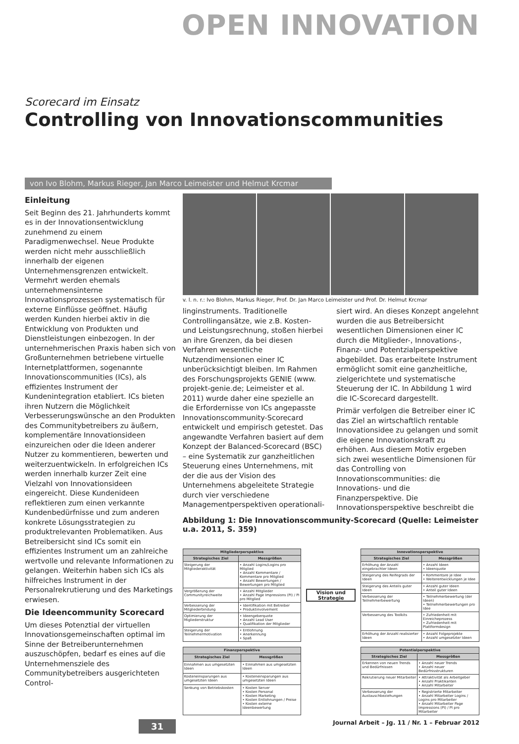OPEN INNOVATION
Scorecard im Einsatz
Controlling von Innovationscommunities
von Ivo Blohm, Markus Rieger, Jan Marco Leimeister und Helmut Krcmar
Einleitung
Seit Beginn des 21. Jahrhunderts kommt es in der Innovationsentwicklung zunehmend zu einem Paradigmenwechsel. Neue Produkte werden nicht mehr ausschließlich innerhalb der eigenen Unternehmensgrenzen entwickelt. Vermehrt werden ehemals unternehmensinterne Innovationsprozessen systematisch für externe Einflüsse geöffnet. Häufig werden Kunden hierbei aktiv in die Entwicklung von Produkten und Dienstleistungen einbezogen. In der unternehmerischen Praxis haben sich von Großunternehmen betriebene virtuelle Internetplattformen, sogenannte Innovationscommunities (ICs), als effizientes Instrument der Kundenintegration etabliert. ICs bieten ihren Nutzern die Möglichkeit Verbesserungswünsche an den Produkten des Communitybetreibers zu äußern, komplementäre Innovationsideen einzureichen oder die Ideen anderer Nutzer zu kommentieren, bewerten und weiterzuentwickeln. In erfolgreichen ICs werden innerhalb kurzer Zeit eine Vielzahl von Innovationsideen eingereicht. Diese Kundenideen reflektieren zum einen verkannte Kundenbedürfnisse und zum anderen konkrete Lösungsstrategien zu produktrelevanten Problematiken. Aus Betreibersicht sind ICs somit ein effizientes Instrument um an zahlreiche wertvolle und relevante Informationen zu gelangen. Weiterhin haben sich ICs als hilfreiches Instrument in der Personalrekrutierung und des Marketings erwiesen.
Die Ideencommunity Scorecard
Um dieses Potenztial der virtuellen Innovationsgemeinschaften optimal im Sinne der Betreiberunternehmen auszuschöpfen, bedarf es eines auf die Unternehmensziele des Communitybetreibers ausgerichteten Control-
v. l. n. r.: Ivo Blohm, Markus Rieger, Prof. Dr. Jan Marco Leimeister und Prof. Dr. Helmut Krcmar
linginstruments. Traditionelle Controllingansätze, wie z.B. Kosten- und Leistungsrechnung, stoßen hierbei an ihre Grenzen, da bei diesen Verfahren wesentliche Nutzendimensionen einer IC unberücksichtigt bleiben. Im Rahmen des Forschungsprojekts GENIE (www. projekt-genie.de; Leimeister et al. 2011) wurde daher eine spezielle an die Erfordernisse von ICs angepasste Innovationscommunity-Scorecard entwickelt und empirisch getestet. Das angewandte Verfahren basiert auf dem Konzept der Balanced-Scorecard (BSC) – eine Systematik zur ganzheitlichen Steuerung eines Unternehmens, mit der die aus der Vision des Unternehmens abgeleitete Strategie durch vier verschiedene Managementperspektiven operationali-
siert wird. An dieses Konzept angelehnt wurden die aus Betreibersicht wesentlichen Dimensionen einer IC durch die Mitglieder-, Innovations-, Finanz- und Potentzialperspektive abgebildet. Das erarbeitete Instrument ermöglicht somit eine ganzheitliche, zielgerichtete und systematische Steuerung der IC. In Abbildung 1 wird die IC-Scorecard dargestellt.
Primär verfolgen die Betreiber einer IC das Ziel an wirtschaftlich rentable Innovationsidee zu gelangen und somit die eigene Innovationskraft zu erhöhen. Aus diesem Motiv ergeben sich zwei wesentliche Dimensionen für das Controlling von Innovationscommunities: die Innovations- und die Finanzperspektive. Die Innovationsperspektive beschreibt die
Abbildung 1: Die Innovationscommunity-Scorecard (Quelle: Leimeister u.a. 2011, S. 359)
| Mitgliederperspektive | |
| --- | --- |
| Strategisches Ziel | Messgrößen |
| Steigerung der Mitgliederaktivität | • Anzahl Logins/Logins pro Mitglied • Anzahl Kommentare / Kommentare pro Mitglied • Anzahl Bewertungen / Bewertungen pro Mitglied |
| Vergrößerung der Communityreichweite | • Anzahl Mitglieder • Anzahl Page Impressions (PI) / PI pro Mitglied |
| Verbesserung der Mitgliederbindung | • Identifikation mit Betreiber • Produktinvolvement |
| Optimierung der Migliederstruktur | • Ideengeberquote • Anzahl Lead User • Qualifikation der Mitglieder |
| Steigerung der Teilnehmermotivation | • Entlohnung • Anerkennung • Spaß |
Vision und Strategie
| Innovationsperspektive | |
| --- | --- |
| Strategisches Ziel | Messgrößen |
| Erhöhung der Anzahl eingebrachter Ideen | • Anzahl Ideen • Ideenquote |
| Steigerung des Reifegrads der Ideen | • Kommentare je Idee • Weiterentwicklungen je Idee |
| Steigerung des Anteils guter Ideen | • Anzahl guter Ideen • Anteil guter Ideen |
| Verbesserung der Teilnehmerbewertung | • Teilnehmerbewertung (der Ideen) • Teilnehmerbewertungen pro Idee |
| Verbesserung des Toolkits | • Zufriedenheit mit Einreicheprozess • Zufriedenheit mit Plattformdesign |
| Erhöhung der Anzahl realisierter Ideen | • Anzahl Folgeprojekte • Anzahl umgesetzter Ideen |
| Finanzperspektive | |
| --- | --- |
| Strategisches Ziel | Messgrößen |
| Einnahmen aus umgesetzten Ideen | • Einnahmen aus umgesetzten Ideen |
| Kosteneinsparungen aus umgesetzten Ideen | • Kosteneinsparungen aus umgesetzten Ideen |
| Senkung von Betriebskosten | • Kosten Server • Kosten Personal • Kosten Marketing • Kosten Entlohnungen / Preise • Kosten externe Ideenbewertung |
| Potentialperspektive | |
| --- | --- |
| Strategisches Ziel | Messgrößen |
| Erkennen von neuen Trends und Bedürfnissen | • Anzahl neuer Trends • Anzahl neuer Bedürfnisstrukturen |
| Rekrutierung neuer Mitarbeiter | • Attraktivität als Arbeitgeber • Anzahl Praktikanten • Anzahl Mitarbeiter |
| Verbesserung der Austauschbeziehungen | • Registrierte Mitarbeiter • Anzahl Mitarbeiter Logins / Logins pro Mitarbeiter • Anzahl Mitarbeiter Page Impressions (PI) / PI pro Mitarbeiter |
31 Journal Arbeit – Jg. 11 / Nr. 1 – Februar 2012